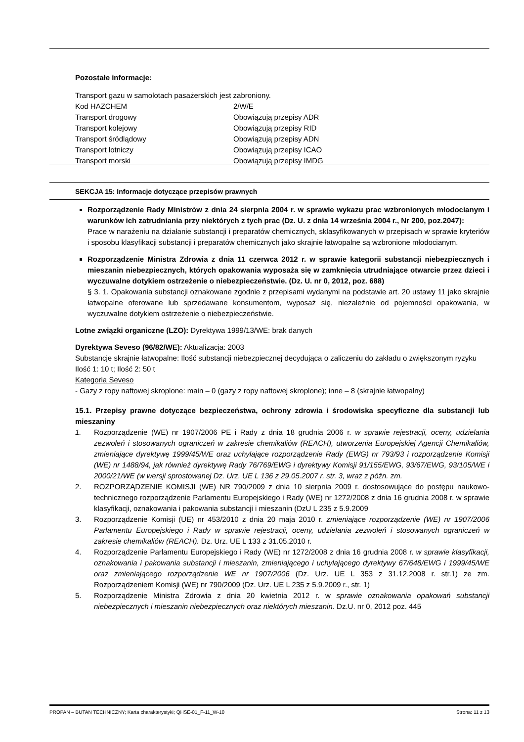Pozostałe informacje:
Transport gazu w samolotach pasażerskich jest zabroniony.
Kod HAZCHEM 2/W/E
Transport drogowy Obowiązują przepisy ADR
Transport kolejowy Obowiązują przepisy RID
Transport śródlądowy Obowiązują przepisy ADN
Transport lotniczy Obowiązują przepisy ICAO
Transport morski Obowiązują przepisy IMDG
SEKCJA 15: Informacje dotyczące przepisów prawnych
Rozporządzenie Rady Ministrów z dnia 24 sierpnia 2004 r. w sprawie wykazu prac wzbronionych młodocianym i warunków ich zatrudniania przy niektórych z tych prac (Dz. U. z dnia 14 września 2004 r., Nr 200, poz.2047):
Prace w narażeniu na działanie substancji i preparatów chemicznych, sklasyfikowanych w przepisach w sprawie kryteriów i sposobu klasyfikacji substancji i preparatów chemicznych jako skrajnie łatwopalne są wzbronione młodocianym.
Rozporządzenie Ministra Zdrowia z dnia 11 czerwca 2012 r. w sprawie kategorii substancji niebezpiecznych i mieszanin niebezpiecznych, których opakowania wyposaża się w zamknięcia utrudniające otwarcie przez dzieci i wyczuwalne dotykiem ostrzeżenie o niebezpieczeństwie. (Dz. U. nr 0, 2012, poz. 688)
§ 3. 1. Opakowania substancji oznakowane zgodnie z przepisami wydanymi na podstawie art. 20 ustawy 11 jako skrajnie łatwopalne oferowane lub sprzedawane konsumentom, wyposaż się, niezależnie od pojemności opakowania, w wyczuwalne dotykiem ostrzeżenie o niebezpieczeństwie.
Lotne związki organiczne (LZO): Dyrektywa 1999/13/WE: brak danych
Dyrektywa Seveso (96/82/WE): Aktualizacja: 2003
Substancje skrajnie łatwopalne: Ilość substancji niebezpiecznej decydująca o zaliczeniu do zakładu o zwiększonym ryzyku
Ilość 1: 10 t; Ilość 2: 50 t
Kategoria Seveso
- Gazy z ropy naftowej skroplone: main – 0 (gazy z ropy naftowej skroplone); inne – 8 (skrajnie łatwopalny)
15.1. Przepisy prawne dotyczące bezpieczeństwa, ochrony zdrowia i środowiska specyficzne dla substancji lub mieszaniny
1. Rozporządzenie (WE) nr 1907/2006 PE i Rady z dnia 18 grudnia 2006 r. w sprawie rejestracji, oceny, udzielania zezwoleń i stosowanych ograniczeń w zakresie chemikaliów (REACH), utworzenia Europejskiej Agencji Chemikaliów, zmieniające dyrektywę 1999/45/WE oraz uchylające rozporządzenie Rady (EWG) nr 793/93 i rozporządzenie Komisji (WE) nr 1488/94, jak również dyrektywę Rady 76/769/EWG i dyrektywy Komisji 91/155/EWG, 93/67/EWG, 93/105/WE i 2000/21/WE (w wersji sprostowanej Dz. Urz. UE L 136 z 29.05.2007 r. str. 3, wraz z późn. zm.
2. ROZPORZĄDZENIE KOMISJI (WE) NR 790/2009 z dnia 10 sierpnia 2009 r. dostosowujące do postępu naukowo-technicznego rozporządzenie Parlamentu Europejskiego i Rady (WE) nr 1272/2008 z dnia 16 grudnia 2008 r. w sprawie klasyfikacji, oznakowania i pakowania substancji i mieszanin (DzU L 235 z 5.9.2009
3. Rozporządzenie Komisji (UE) nr 453/2010 z dnia 20 maja 2010 r. zmieniające rozporządzenie (WE) nr 1907/2006 Parlamentu Europejskiego i Rady w sprawie rejestracji, oceny, udzielania zezwoleń i stosowanych ograniczeń w zakresie chemikaliów (REACH). Dz. Urz. UE L 133 z 31.05.2010 r.
4. Rozporządzenie Parlamentu Europejskiego i Rady (WE) nr 1272/2008 z dnia 16 grudnia 2008 r. w sprawie klasyfikacji, oznakowania i pakowania substancji i mieszanin, zmieniającego i uchylającego dyrektywy 67/648/EWG i 1999/45/WE oraz zmieniającego rozporządzenie WE nr 1907/2006 (Dz. Urz. UE L 353 z 31.12.2008 r. str.1) ze zm. Rozporządzeniem Komisji (WE) nr 790/2009 (Dz. Urz. UE L 235 z 5.9.2009 r., str. 1)
5. Rozporządzenie Ministra Zdrowia z dnia 20 kwietnia 2012 r. w sprawie oznakowania opakowań substancji niebezpiecznych i mieszanin niebezpiecznych oraz niektórych mieszanin. Dz.U. nr 0, 2012 poz. 445
PROPAN – BUTAN TECHNICZNY; Karta charakterystyki; QHSE-01_F-11_W-10 Strona: 11 z 13